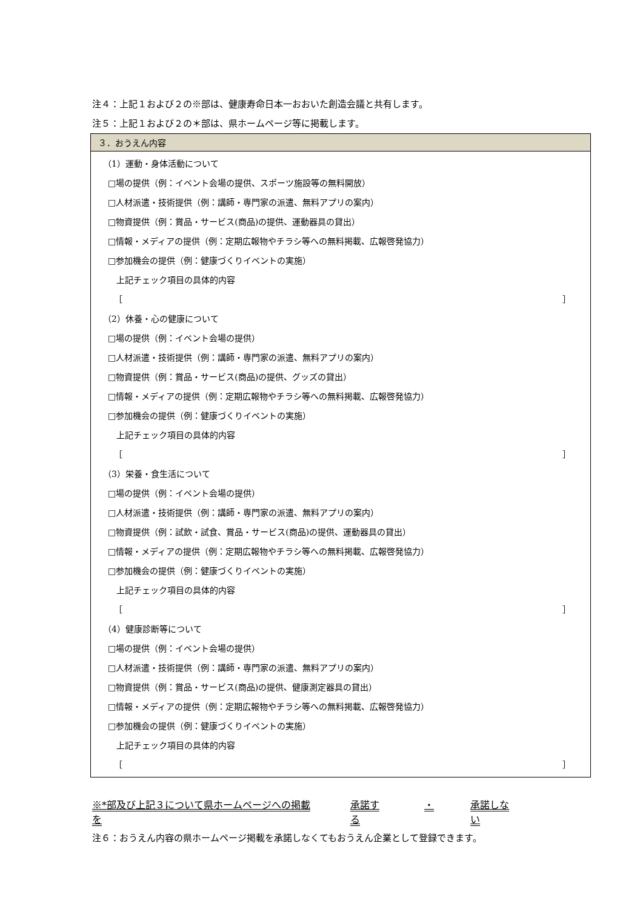注４：上記１および２の※部は、健康寿命日本一おおいた創造会議と共有します。
注５：上記１および２の＊部は、県ホームページ等に掲載します。
| ３．おうえん内容 |
| --- |
| （1）運動・身体活動について □場の提供（例：イベント会場の提供、スポーツ施設等の無料開放） □人材派遣・技術提供（例：講師・専門家の派遣、無料アプリの案内） □物資提供（例：賞品・サービス(商品)の提供、運動器具の貸出） □情報・メディアの提供（例：定期広報物やチラシ等への無料掲載、広報啓発協力） □参加機会の提供（例：健康づくりイベントの実施） 上記チェック項目の具体的内容 ［ ］ （2）休養・心の健康について □場の提供（例：イベント会場の提供） □人材派遣・技術提供（例：講師・専門家の派遣、無料アプリの案内） □物資提供（例：賞品・サービス(商品)の提供、グッズの貸出） □情報・メディアの提供（例：定期広報物やチラシ等への無料掲載、広報啓発協力） □参加機会の提供（例：健康づくりイベントの実施） 上記チェック項目の具体的内容 ［ ］ （3）栄養・食生活について □場の提供（例：イベント会場の提供） □人材派遣・技術提供（例：講師・専門家の派遣、無料アプリの案内） □物資提供（例：試飲・試食、賞品・サービス(商品)の提供、運動器具の貸出） □情報・メディアの提供（例：定期広報物やチラシ等への無料掲載、広報啓発協力） □参加機会の提供（例：健康づくりイベントの実施） 上記チェック項目の具体的内容 ［ ］ （4）健康診断等について □場の提供（例：イベント会場の提供） □人材派遣・技術提供（例：講師・専門家の派遣、無料アプリの案内） □物資提供（例：賞品・サービス(商品)の提供、健康測定器具の貸出） □情報・メディアの提供（例：定期広報物やチラシ等への無料掲載、広報啓発協力） □参加機会の提供（例：健康づくりイベントの実施） 上記チェック項目の具体的内容 ［ ］ |
※*部及び上記３について県ホームページへの掲載を 承諾する ・ 承諾しない
注６：おうえん内容の県ホームページ掲載を承諾しなくてもおうえん企業として登録できます。